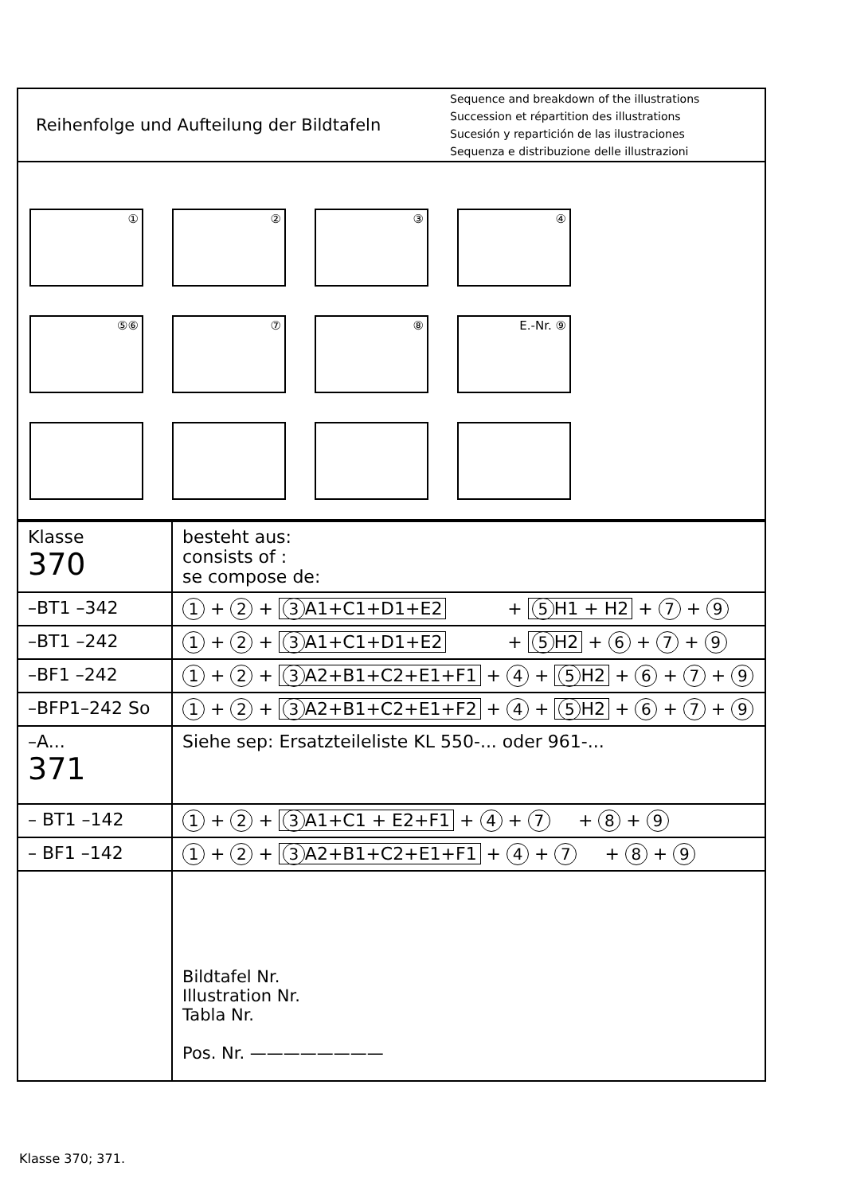Reihenfolge und Aufteilung der Bildtafeln
Sequence and breakdown of the illustrations
Succession et répartition des illustrations
Sucesión y repartición de las ilustraciones
Sequenza e distribuzione delle illustrazioni
①
②
③
④
⑤⑥
⑦
⑧
E.-Nr. ⑨
| Klasse 370 | besteht aus: consists of : se compose de: |
| –BT1 –342 | 1 + 2 + 3 A1+C1+D1+E2 + 5 H1 + H2 + 7 + 9 |
| –BT1 –242 | 1 + 2 + 3 A1+C1+D1+E2 + 5 H2 + 6 + 7 + 9 |
| –BF1 –242 | 1 + 2 + 3 A2+B1+C2+E1+F1 + 4 + 5 H2 + 6 + 7 + 9 |
| –BFP1–242 So | 1 + 2 + 3 A2+B1+C2+E1+F2 + 4 + 5 H2 + 6 + 7 + 9 |
| –A... 371 | Siehe sep: Ersatzteileliste KL 550-... oder 961-... |
| – BT1 –142 | 1 + 2 + 3 A1+C1 + E2+F1 + 4 + 7 + 8 + 9 |
| – BF1 –142 | 1 + 2 + 3 A2+B1+C2+E1+F1 + 4 + 7 + 8 + 9 |
| | Bildtafel Nr. Illustration Nr. Tabla Nr. Pos. Nr. ———————— |
Klasse 370; 371.